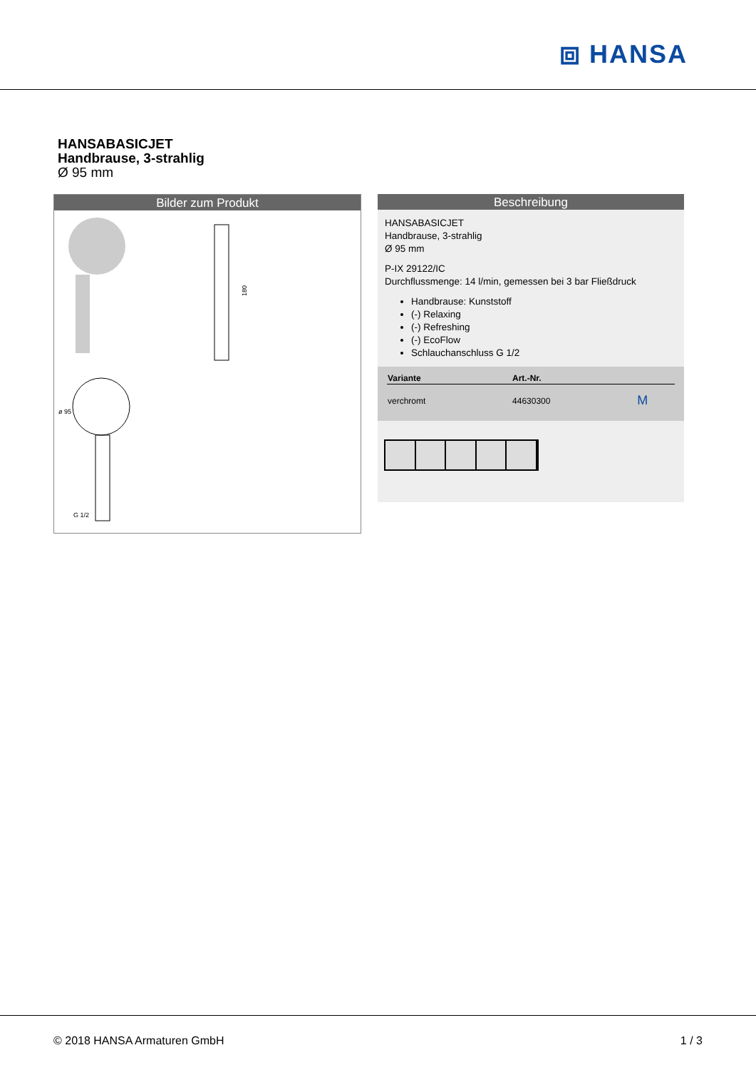⧈ HANSA
HANSABASICJET
Handbrause, 3-strahlig
Ø 95 mm
Bilder zum Produkt
180
ø 95
G 1/2
Beschreibung
HANSABASICJET
Handbrause, 3-strahlig
Ø 95 mm
P-IX 29122/IC
Durchflussmenge: 14 l/min, gemessen bei 3 bar Fließdruck
Handbrause: Kunststoff
(-) Relaxing
(-) Refreshing
(-) EcoFlow
Schlauchanschluss G 1/2
| Variante | Art.-Nr. | |
| --- | --- | --- |
| verchromt | 44630300 | M |
© 2018 HANSA Armaturen GmbH 1 / 3